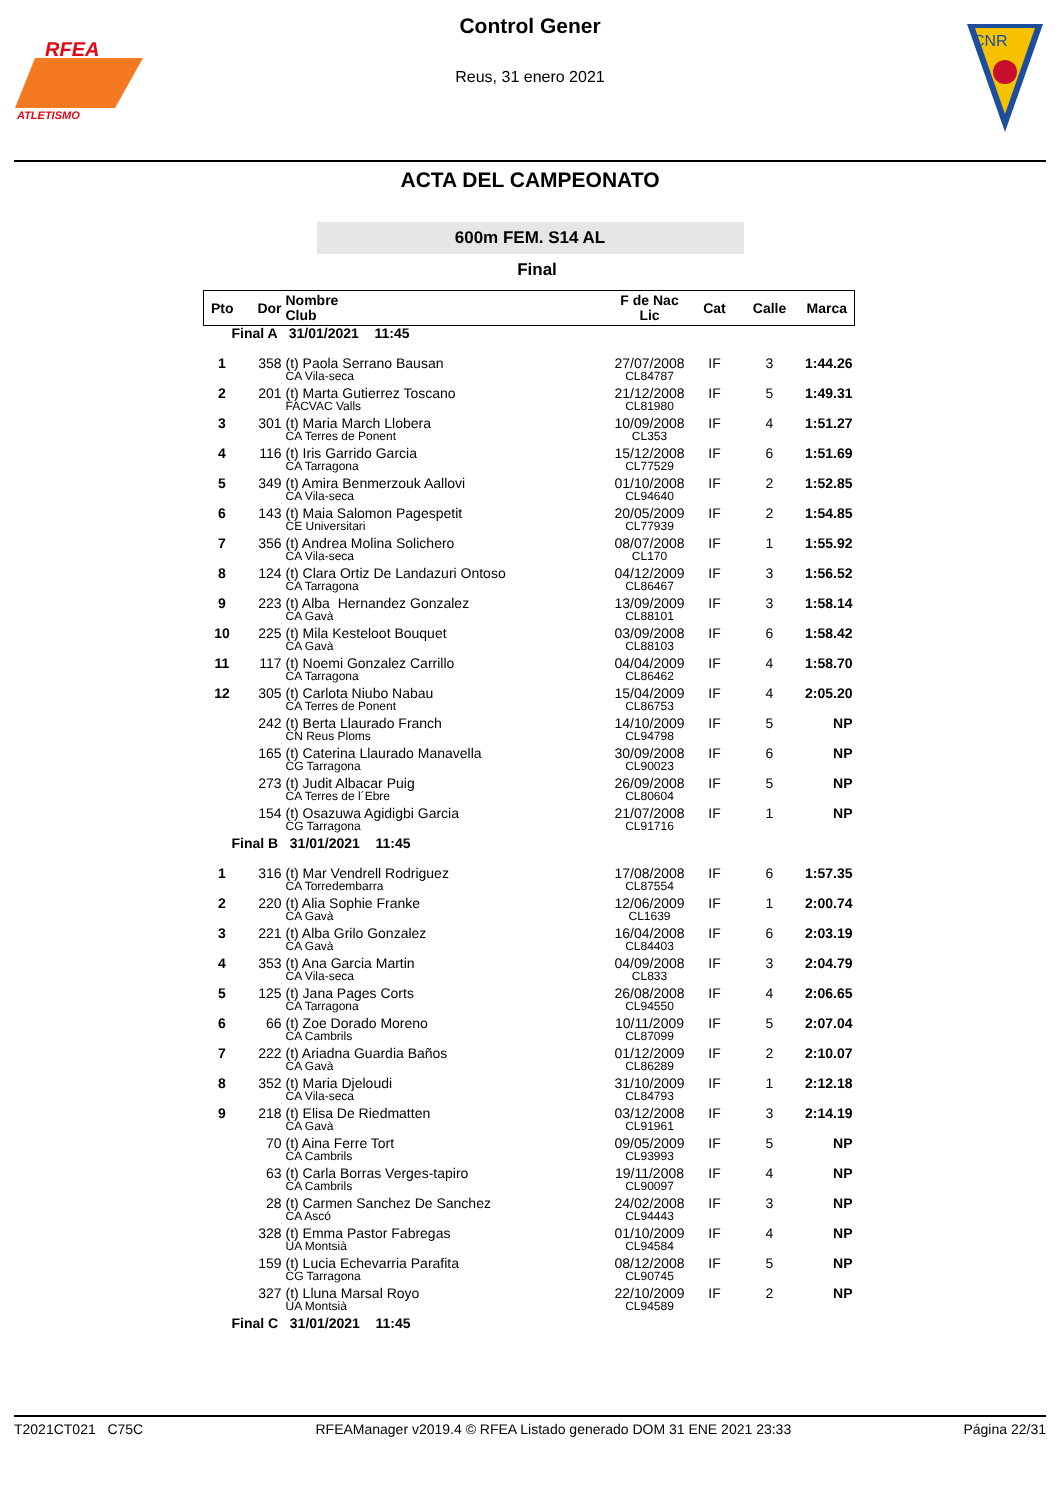RFEA
ATLETISMO
Control Gener
Reus, 31 enero 2021
CNR
ACTA DEL CAMPEONATO
600m FEM. S14 AL
Final
| Pto | Dor | Nombre Club | F de Nac Lic | Cat | Calle | Marca |
| --- | --- | --- | --- | --- | --- | --- |
| Final A 31/01/2021 11:45 | | | | | | |
| 1 | 358 | (t) Paola Serrano Bausan CA Vila-seca | 27/07/2008 CL84787 | IF | 3 | 1:44.26 |
| 2 | 201 | (t) Marta Gutierrez Toscano FACVAC Valls | 21/12/2008 CL81980 | IF | 5 | 1:49.31 |
| 3 | 301 | (t) Maria March Llobera CA Terres de Ponent | 10/09/2008 CL353 | IF | 4 | 1:51.27 |
| 4 | 116 | (t) Iris Garrido Garcia CA Tarragona | 15/12/2008 CL77529 | IF | 6 | 1:51.69 |
| 5 | 349 | (t) Amira Benmerzouk Aallovi CA Vila-seca | 01/10/2008 CL94640 | IF | 2 | 1:52.85 |
| 6 | 143 | (t) Maia Salomon Pagespetit CE Universitari | 20/05/2009 CL77939 | IF | 2 | 1:54.85 |
| 7 | 356 | (t) Andrea Molina Solichero CA Vila-seca | 08/07/2008 CL170 | IF | 1 | 1:55.92 |
| 8 | 124 | (t) Clara Ortiz De Landazuri Ontoso CA Tarragona | 04/12/2009 CL86467 | IF | 3 | 1:56.52 |
| 9 | 223 | (t) Alba Hernandez Gonzalez CA Gavà | 13/09/2009 CL88101 | IF | 3 | 1:58.14 |
| 10 | 225 | (t) Mila Kesteloot Bouquet CA Gavà | 03/09/2008 CL88103 | IF | 6 | 1:58.42 |
| 11 | 117 | (t) Noemi Gonzalez Carrillo CA Tarragona | 04/04/2009 CL86462 | IF | 4 | 1:58.70 |
| 12 | 305 | (t) Carlota Niubo Nabau CA Terres de Ponent | 15/04/2009 CL86753 | IF | 4 | 2:05.20 |
| | 242 | (t) Berta Llaurado Franch CN Reus Ploms | 14/10/2009 CL94798 | IF | 5 | NP |
| | 165 | (t) Caterina Llaurado Manavella CG Tarragona | 30/09/2008 CL90023 | IF | 6 | NP |
| | 273 | (t) Judit Albacar Puig CA Terres de l´Ebre | 26/09/2008 CL80604 | IF | 5 | NP |
| | 154 | (t) Osazuwa Agidigbi Garcia CG Tarragona | 21/07/2008 CL91716 | IF | 1 | NP |
| Final B 31/01/2021 11:45 | | | | | | |
| 1 | 316 | (t) Mar Vendrell Rodriguez CA Torredembarra | 17/08/2008 CL87554 | IF | 6 | 1:57.35 |
| 2 | 220 | (t) Alia Sophie Franke CA Gavà | 12/06/2009 CL1639 | IF | 1 | 2:00.74 |
| 3 | 221 | (t) Alba Grilo Gonzalez CA Gavà | 16/04/2008 CL84403 | IF | 6 | 2:03.19 |
| 4 | 353 | (t) Ana Garcia Martin CA Vila-seca | 04/09/2008 CL833 | IF | 3 | 2:04.79 |
| 5 | 125 | (t) Jana Pages Corts CA Tarragona | 26/08/2008 CL94550 | IF | 4 | 2:06.65 |
| 6 | 66 | (t) Zoe Dorado Moreno CA Cambrils | 10/11/2009 CL87099 | IF | 5 | 2:07.04 |
| 7 | 222 | (t) Ariadna Guardia Baños CA Gavà | 01/12/2009 CL86289 | IF | 2 | 2:10.07 |
| 8 | 352 | (t) Maria Djeloudi CA Vila-seca | 31/10/2009 CL84793 | IF | 1 | 2:12.18 |
| 9 | 218 | (t) Elisa De Riedmatten CA Gavà | 03/12/2008 CL91961 | IF | 3 | 2:14.19 |
| | 70 | (t) Aina Ferre Tort CA Cambrils | 09/05/2009 CL93993 | IF | 5 | NP |
| | 63 | (t) Carla Borras Verges-tapiro CA Cambrils | 19/11/2008 CL90097 | IF | 4 | NP |
| | 28 | (t) Carmen Sanchez De Sanchez CA Ascó | 24/02/2008 CL94443 | IF | 3 | NP |
| | 328 | (t) Emma Pastor Fabregas UA Montsià | 01/10/2009 CL94584 | IF | 4 | NP |
| | 159 | (t) Lucia Echevarria Parafita CG Tarragona | 08/12/2008 CL90745 | IF | 5 | NP |
| | 327 | (t) Lluna Marsal Royo UA Montsià | 22/10/2009 CL94589 | IF | 2 | NP |
| Final C 31/01/2021 11:45 | | | | | | |
T2021CT021 C75C RFEAManager v2019.4 © RFEA Listado generado DOM 31 ENE 2021 23:33 Página 22/31